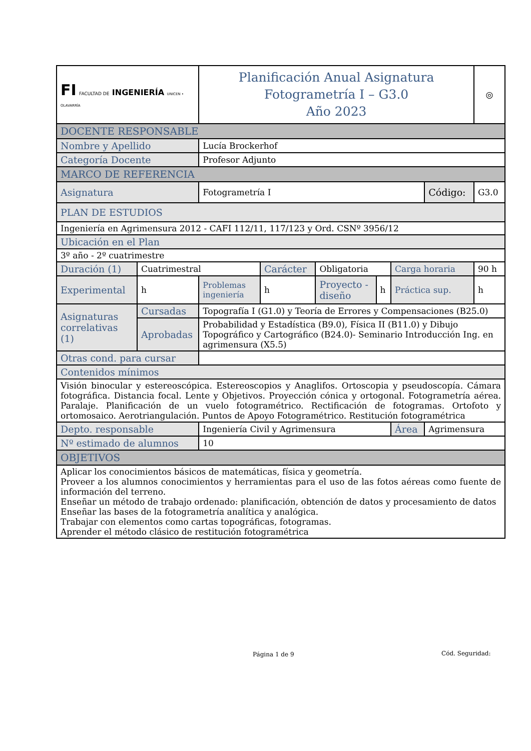| FI FACULTAD DE INGENIERÍA UNICEN • OLAVARRÍA | | Planificación Anual Asignatura Fotogrametría I – G3.0 Año 2023 | | | | | | ◎ |
| DOCENTE RESPONSABLE | | | | | | | | |
| Nombre y Apellido | | Lucía Brockerhof | | | | | | |
| Categoría Docente | | Profesor Adjunto | | | | | | |
| MARCO DE REFERENCIA | | | | | | | | |
| Asignatura | | Fotogrametría I | | | | | Código: | G3.0 |
| PLAN DE ESTUDIOS | | | | | | | | |
| Ingeniería en Agrimensura 2012 - CAFI 112/11, 117/123 y Ord. CSNº 3956/12 | | | | | | | | |
| Ubicación en el Plan | | | | | | | | |
| 3º año - 2º cuatrimestre | | | | | | | | |
| Duración (1) | Cuatrimestral | | Carácter | Obligatoria | | Carga horaria | | 90 h |
| Experimental | h | Problemas ingeniería | h | Proyecto - diseño | h | Práctica sup. | | h |
| Asignaturas correlativas (1) | Cursadas | Topografía I (G1.0) y Teoría de Errores y Compensaciones (B25.0) | | | | | | |
| | Aprobadas | Probabilidad y Estadística (B9.0), Física II (B11.0) y Dibujo Topográfico y Cartográfico (B24.0)- Seminario Introducción Ing. en agrimensura (X5.5) | | | | | | |
| Otras cond. para cursar | | | | | | | | |
| Contenidos mínimos | | | | | | | | |
| Visión binocular y estereoscópica. Estereoscopios y Anaglifos. Ortoscopia y pseudoscopía. Cámara fotográfica. Distancia focal. Lente y Objetivos. Proyección cónica y ortogonal. Fotogrametría aérea. Paralaje. Planificación de un vuelo fotogramétrico. Rectificación de fotogramas. Ortofoto y ortomosaico. Aerotriangulación. Puntos de Apoyo Fotogramétrico. Restitución fotogramétrica | | | | | | | | |
| Depto. responsable | | Ingeniería Civil y Agrimensura | | | | Área | Agrimensura | |
| Nº estimado de alumnos | | 10 | | | | | | |
| OBJETIVOS | | | | | | | | |
| Aplicar los conocimientos básicos de matemáticas, física y geometría. Proveer a los alumnos conocimientos y herramientas para el uso de las fotos aéreas como fuente de información del terreno. Enseñar un método de trabajo ordenado: planificación, obtención de datos y procesamiento de datos Enseñar las bases de la fotogrametría analítica y analógica. Trabajar con elementos como cartas topográficas, fotogramas. Aprender el método clásico de restitución fotogramétrica | | | | | | | | |
Página 1 de 9 Cód. Seguridad: